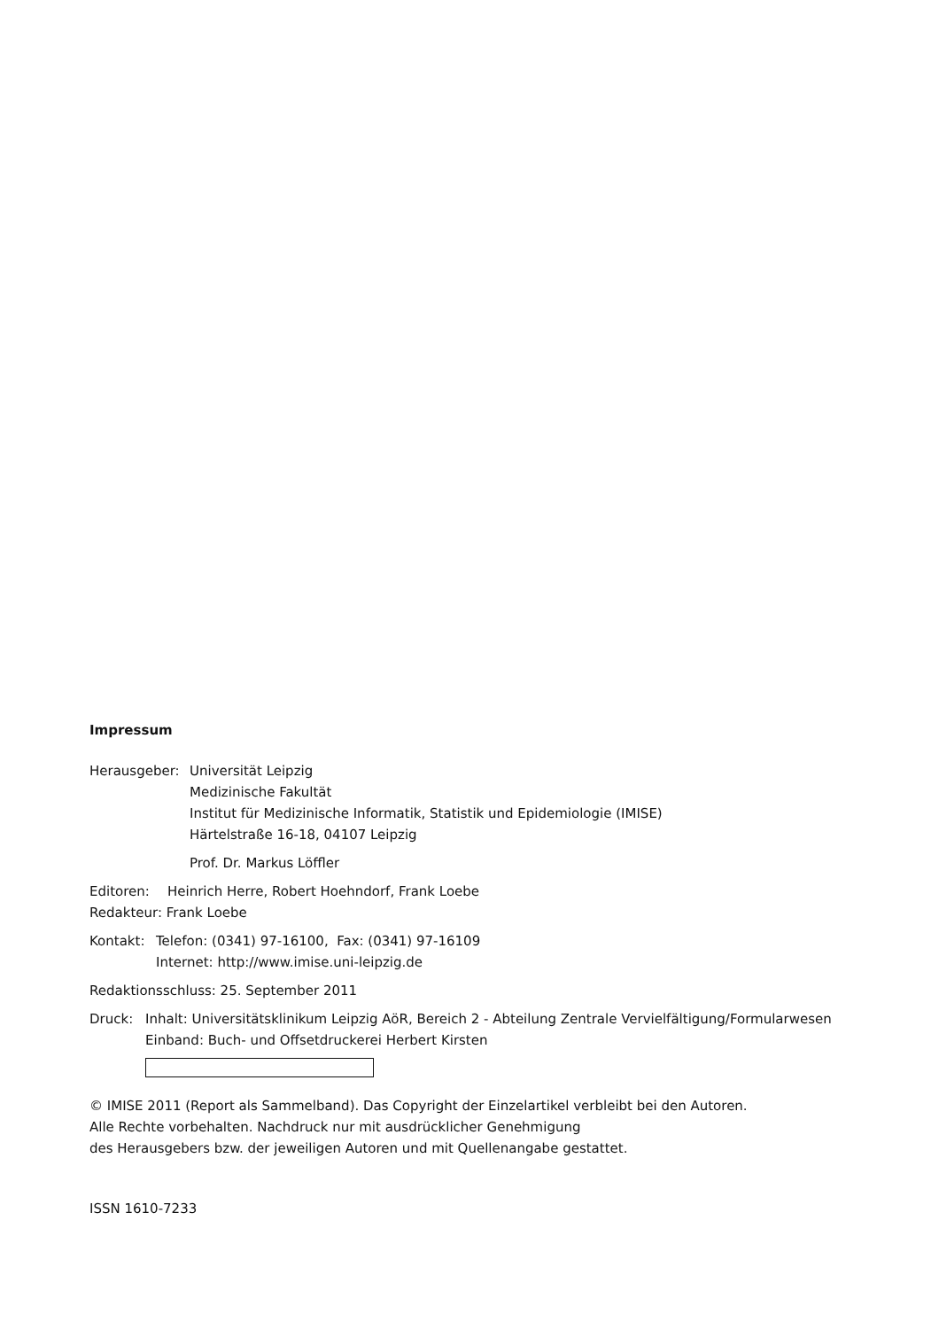Impressum
Herausgeber: Universität Leipzig
Medizinische Fakultät
Institut für Medizinische Informatik, Statistik und Epidemiologie (IMISE)
Härtelstraße 16-18, 04107 Leipzig
Prof. Dr. Markus Löffler
Editoren: Heinrich Herre, Robert Hoehndorf, Frank Loebe
Redakteur: Frank Loebe
Kontakt: Telefon: (0341) 97-16100, Fax: (0341) 97-16109
Internet: http://www.imise.uni-leipzig.de
Redaktionsschluss: 25. September 2011
Druck: Inhalt: Universitätsklinikum Leipzig AöR, Bereich 2 - Abteilung Zentrale Vervielfältigung/Formularwesen
Einband: Buch- und Offsetdruckerei Herbert Kirsten
© IMISE 2011 (Report als Sammelband). Das Copyright der Einzelartikel verbleibt bei den Autoren.
Alle Rechte vorbehalten. Nachdruck nur mit ausdrücklicher Genehmigung
des Herausgebers bzw. der jeweiligen Autoren und mit Quellenangabe gestattet.
ISSN 1610-7233